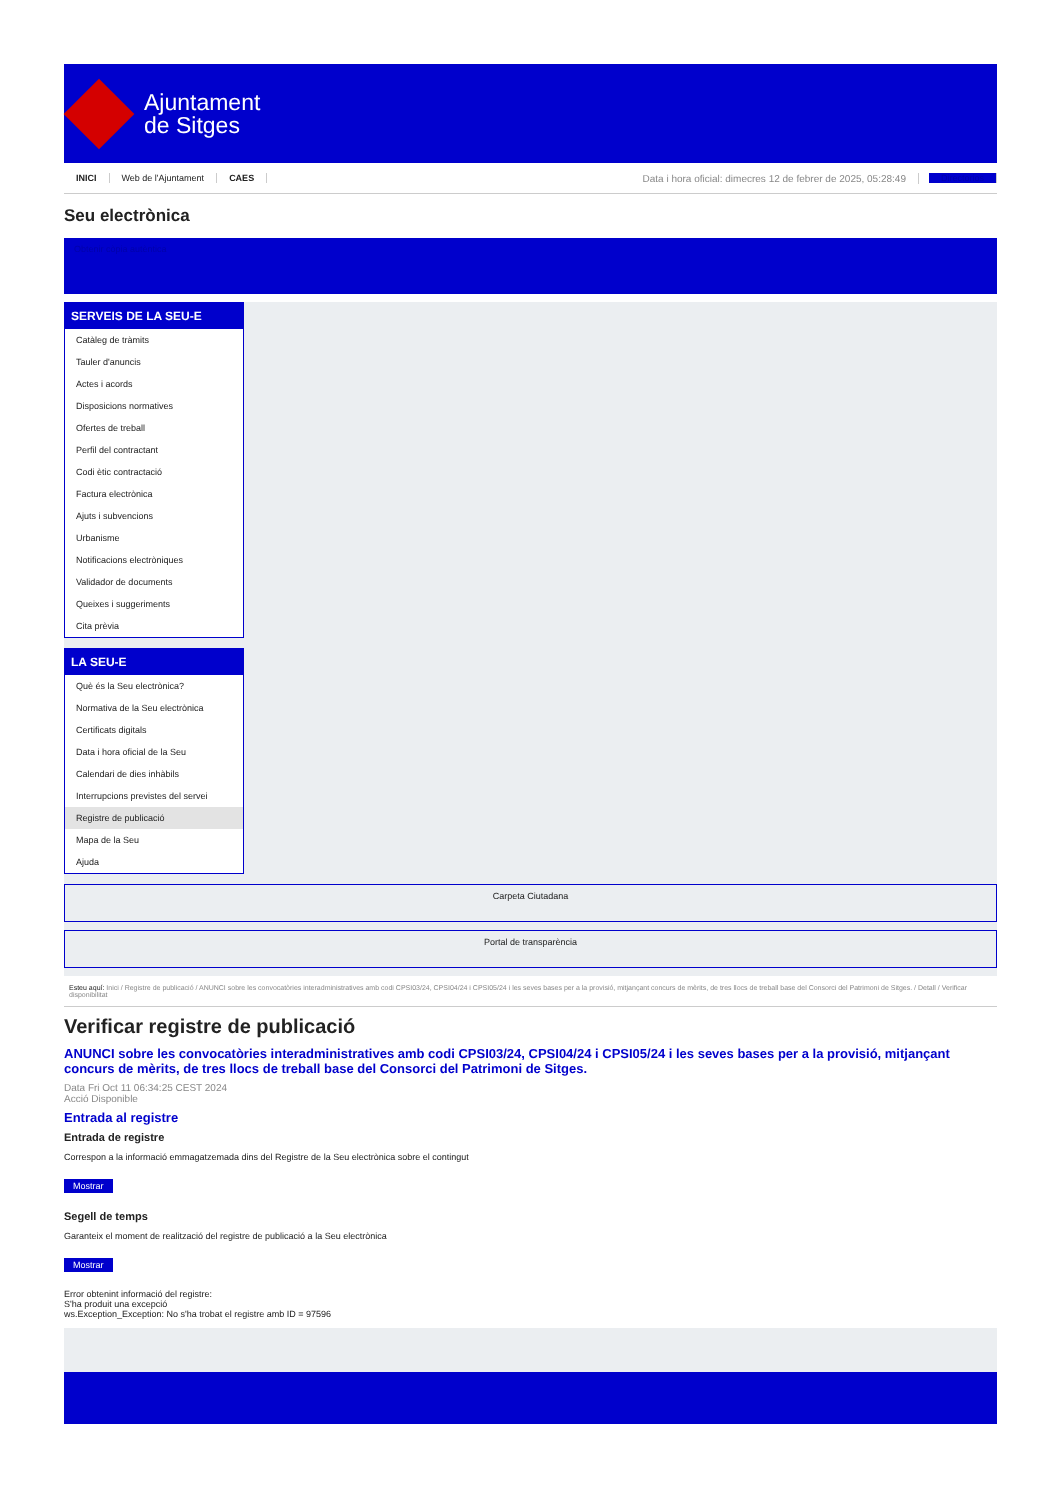Ajuntament
de Sitges
INICI Web de l'Ajuntament CAES Data i hora oficial: dimecres 12 de febrer de 2025, 05:28:49 Directorios
Seu electrònica
Obtenir còpia autèntica
SERVEIS DE LA SEU-E
Catàleg de tràmits
Tauler d'anuncis
Actes i acords
Disposicions normatives
Ofertes de treball
Perfil del contractant
Codi ètic contractació
Factura electrònica
Ajuts i subvencions
Urbanisme
Notificacions electròniques
Validador de documents
Queixes i suggeriments
Cita prèvia
LA SEU-E
Què és la Seu electrònica?
Normativa de la Seu electrònica
Certificats digitals
Data i hora oficial de la Seu
Calendari de dies inhàbils
Interrupcions previstes del servei
Registre de publicació
Mapa de la Seu
Ajuda
Carpeta Ciutadana
Portal de transparència
Esteu aquí: Inici / Registre de publicació / ANUNCI sobre les convocatòries interadministratives amb codi CPSI03/24, CPSI04/24 i CPSI05/24 i les seves bases per a la provisió, mitjançant concurs de mèrits, de tres llocs de treball base del Consorci del Patrimoni de Sitges. / Detall / Verificar disponibilitat
Verificar registre de publicació
ANUNCI sobre les convocatòries interadministratives amb codi CPSI03/24, CPSI04/24 i CPSI05/24 i les seves bases per a la provisió, mitjançant concurs de mèrits, de tres llocs de treball base del Consorci del Patrimoni de Sitges.
Data Fri Oct 11 06:34:25 CEST 2024
Acció Disponible
Entrada al registre
Entrada de registre
Correspon a la informació emmagatzemada dins del Registre de la Seu electrònica sobre el contingut
Mostrar
Segell de temps
Garanteix el moment de realització del registre de publicació a la Seu electrònica
Mostrar
Error obtenint informació del registre:
S'ha produit una excepció
ws.Exception_Exception: No s'ha trobat el registre amb ID = 97596